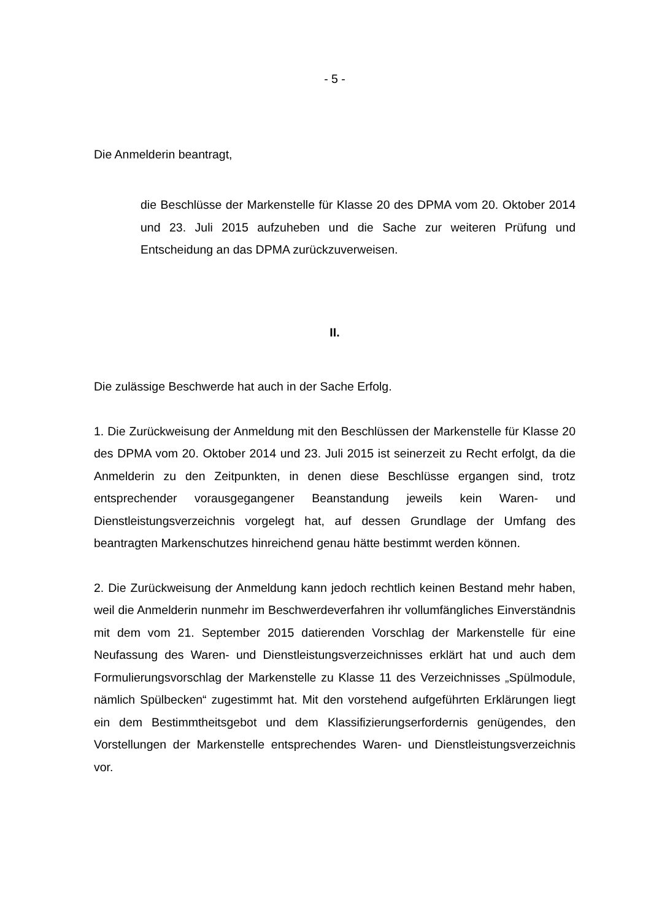- 5 -
Die Anmelderin beantragt,
die Beschlüsse der Markenstelle für Klasse 20 des DPMA vom 20. Oktober 2014 und 23. Juli 2015 aufzuheben und die Sache zur weiteren Prüfung und Entscheidung an das DPMA zurückzuver­weisen.
II.
Die zulässige Beschwerde hat auch in der Sache Erfolg.
1. Die Zurückweisung der Anmeldung mit den Beschlüssen der Markenstelle für Klasse 20 des DPMA vom 20. Oktober 2014 und 23. Juli 2015 ist seinerzeit zu Recht erfolgt, da die Anmelderin zu den Zeitpunkten, in denen diese Beschlüsse ergangen sind, trotz entsprechender vorausgegangener Beanstandung jeweils kein Waren- und Dienstleistungsverzeichnis vorgelegt hat, auf dessen Grundlage der Umfang des beantragten Markenschutzes hinreichend genau hätte bestimmt werden können.
2. Die Zurückweisung der Anmeldung kann jedoch rechtlich keinen Bestand mehr haben, weil die Anmelderin nunmehr im Beschwerdeverfahren ihr vollumfäng­liches Einverständnis mit dem vom 21. September 2015 datierenden Vorschlag der Markenstelle für eine Neufassung des Waren- und Dienstleistungsver­zeichnisses erklärt hat und auch dem Formulierungsvorschlag der Markenstelle zu Klasse 11 des Verzeichnisses „Spülmodule, nämlich Spülbecken“ zugestimmt hat. Mit den vorstehend aufgeführten Erklärungen liegt ein dem Bestimmtheitsgebot und dem Klassifizierungserfordernis genügendes, den Vorstellungen der Mar­kenstelle entsprechendes Waren- und Dienstleistungsverzeichnis vor.